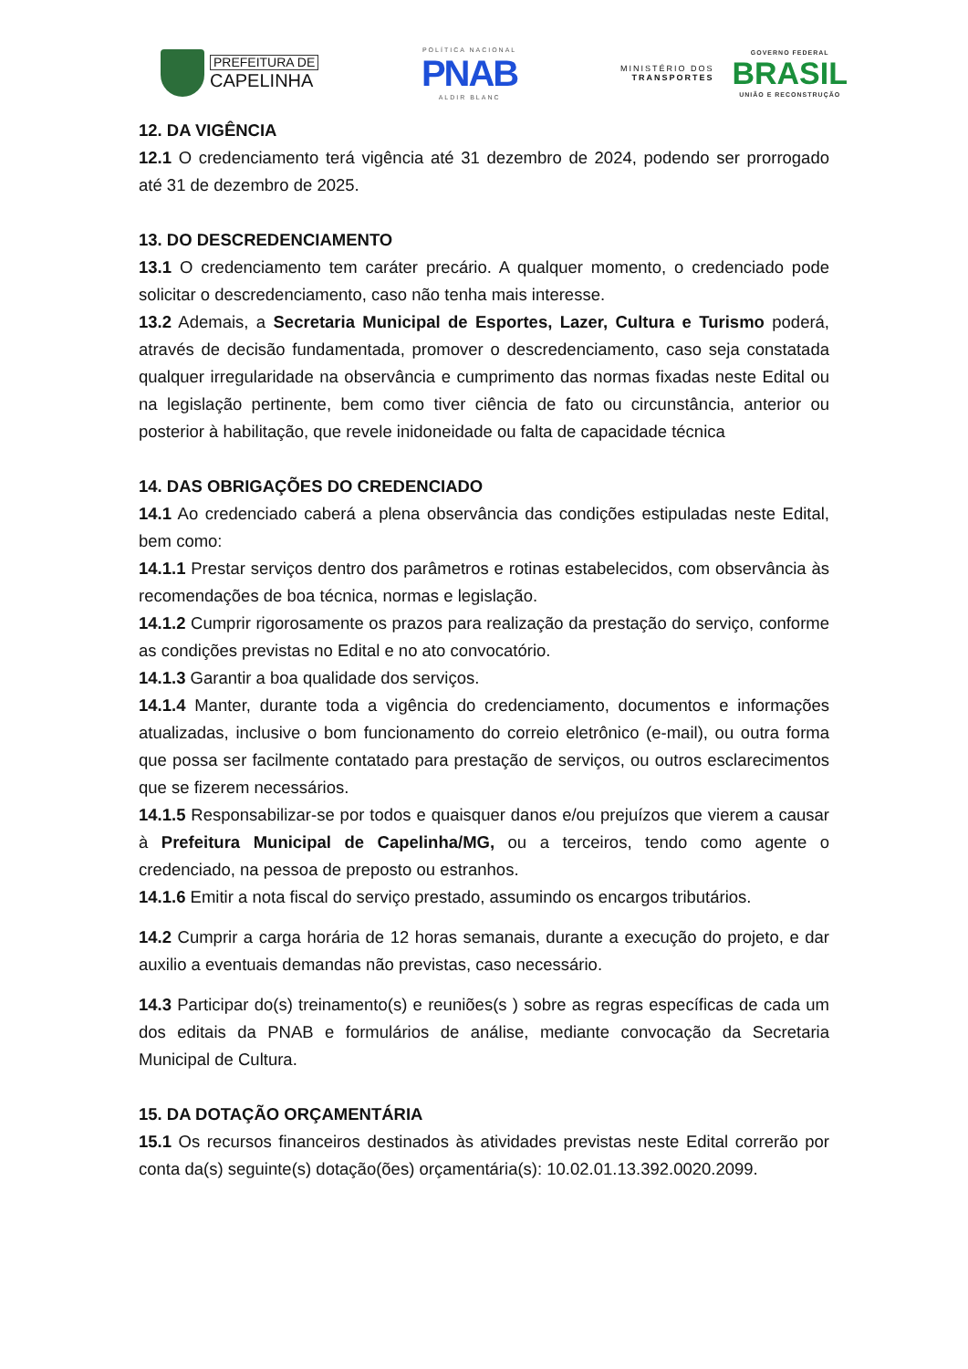PREFEITURA DE
CAPELINHA
POLÍTICA NACIONAL
PNAB
ALDIR BLANC
MINISTÉRIO DOS
TRANSPORTES
GOVERNO FEDERAL
BRASIL
UNIÃO E RECONSTRUÇÃO
12. DA VIGÊNCIA
12.1 O credenciamento terá vigência até 31 dezembro de 2024, podendo ser prorrogado até 31 de dezembro de 2025.
13. DO DESCREDENCIAMENTO
13.1 O credenciamento tem caráter precário. A qualquer momento, o credenciado pode solicitar o descredenciamento, caso não tenha mais interesse.
13.2 Ademais, a Secretaria Municipal de Esportes, Lazer, Cultura e Turismo poderá, através de decisão fundamentada, promover o descredenciamento, caso seja constatada qualquer irregularidade na observância e cumprimento das normas fixadas neste Edital ou na legislação pertinente, bem como tiver ciência de fato ou circunstância, anterior ou posterior à habilitação, que revele inidoneidade ou falta de capacidade técnica
14. DAS OBRIGAÇÕES DO CREDENCIADO
14.1 Ao credenciado caberá a plena observância das condições estipuladas neste Edital, bem como:
14.1.1 Prestar serviços dentro dos parâmetros e rotinas estabelecidos, com observância às recomendações de boa técnica, normas e legislação.
14.1.2 Cumprir rigorosamente os prazos para realização da prestação do serviço, conforme as condições previstas no Edital e no ato convocatório.
14.1.3 Garantir a boa qualidade dos serviços.
14.1.4 Manter, durante toda a vigência do credenciamento, documentos e informações atualizadas, inclusive o bom funcionamento do correio eletrônico (e-mail), ou outra forma que possa ser facilmente contatado para prestação de serviços, ou outros esclarecimentos que se fizerem necessários.
14.1.5 Responsabilizar-se por todos e quaisquer danos e/ou prejuízos que vierem a causar à Prefeitura Municipal de Capelinha/MG, ou a terceiros, tendo como agente o credenciado, na pessoa de preposto ou estranhos.
14.1.6 Emitir a nota fiscal do serviço prestado, assumindo os encargos tributários.
14.2 Cumprir a carga horária de 12 horas semanais, durante a execução do projeto, e dar auxilio a eventuais demandas não previstas, caso necessário.
14.3 Participar do(s) treinamento(s) e reuniões(s ) sobre as regras específicas de cada um dos editais da PNAB e formulários de análise, mediante convocação da Secretaria Municipal de Cultura.
15. DA DOTAÇÃO ORÇAMENTÁRIA
15.1 Os recursos financeiros destinados às atividades previstas neste Edital correrão por conta da(s) seguinte(s) dotação(ões) orçamentária(s): 10.02.01.13.392.0020.2099.